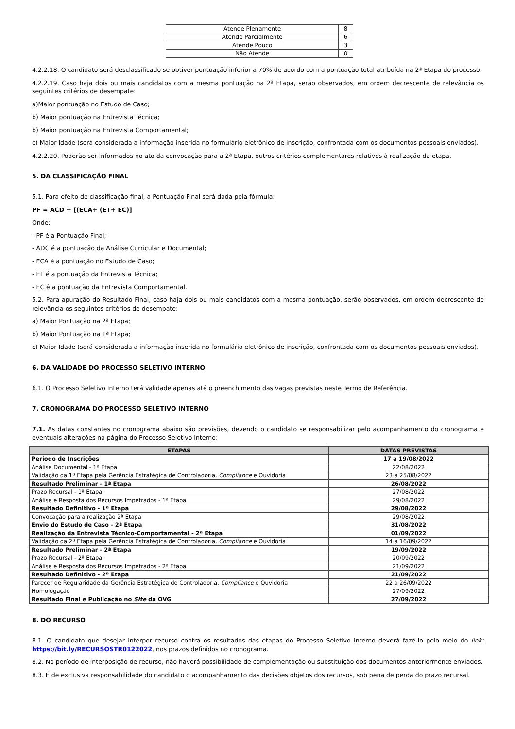| Atende Plenamente | 8 |
| Atende Parcialmente | 6 |
| Atende Pouco | 3 |
| Não Atende | 0 |
4.2.2.18. O candidato será desclassificado se obtiver pontuação inferior a 70% de acordo com a pontuação total atribuída na 2ª Etapa do processo.
4.2.2.19. Caso haja dois ou mais candidatos com a mesma pontuação na 2ª Etapa, serão observados, em ordem decrescente de relevância os seguintes critérios de desempate:
a)Maior pontuação no Estudo de Caso;
b) Maior pontuação na Entrevista Técnica;
b) Maior pontuação na Entrevista Comportamental;
c) Maior Idade (será considerada a informação inserida no formulário eletrônico de inscrição, confrontada com os documentos pessoais enviados).
4.2.2.20. Poderão ser informados no ato da convocação para a 2ª Etapa, outros critérios complementares relativos à realização da etapa.
5. DA CLASSIFICAÇÃO FINAL
5.1. Para efeito de classificação final, a Pontuação Final será dada pela fórmula:
PF = ACD + [(ECA+ (ET+ EC)]
Onde:
- PF é a Pontuação Final;
- ADC é a pontuação da Análise Curricular e Documental;
- ECA é a pontuação no Estudo de Caso;
- ET é a pontuação da Entrevista Técnica;
- EC é a pontuação da Entrevista Comportamental.
5.2. Para apuração do Resultado Final, caso haja dois ou mais candidatos com a mesma pontuação, serão observados, em ordem decrescente de relevância os seguintes critérios de desempate:
a) Maior Pontuação na 2ª Etapa;
b) Maior Pontuação na 1ª Etapa;
c) Maior Idade (será considerada a informação inserida no formulário eletrônico de inscrição, confrontada com os documentos pessoais enviados).
6. DA VALIDADE DO PROCESSO SELETIVO INTERNO
6.1. O Processo Seletivo Interno terá validade apenas até o preenchimento das vagas previstas neste Termo de Referência.
7. CRONOGRAMA DO PROCESSO SELETIVO INTERNO
7.1. As datas constantes no cronograma abaixo são previsões, devendo o candidato se responsabilizar pelo acompanhamento do cronograma e eventuais alterações na página do Processo Seletivo Interno:
| ETAPAS | DATAS PREVISTAS |
| --- | --- |
| Período de Inscrições | 17 a 19/08/2022 |
| Análise Documental - 1ª Etapa | 22/08/2022 |
| Validação da 1ª Etapa pela Gerência Estratégica de Controladoria, Compliance e Ouvidoria | 23 a 25/08/2022 |
| Resultado Preliminar - 1ª Etapa | 26/08/2022 |
| Prazo Recursal - 1ª Etapa | 27/08/2022 |
| Análise e Resposta dos Recursos Impetrados - 1ª Etapa | 29/08/2022 |
| Resultado Definitivo - 1ª Etapa | 29/08/2022 |
| Convocação para a realização 2ª Etapa | 29/08/2022 |
| Envio do Estudo de Caso - 2ª Etapa | 31/08/2022 |
| Realização da Entrevista Técnico-Comportamental - 2ª Etapa | 01/09/2022 |
| Validação da 2ª Etapa pela Gerência Estratégica de Controladoria, Compliance e Ouvidoria | 14 a 16/09/2022 |
| Resultado Preliminar - 2ª Etapa | 19/09/2022 |
| Prazo Recursal - 2ª Etapa | 20/09/2022 |
| Análise e Resposta dos Recursos Impetrados - 2ª Etapa | 21/09/2022 |
| Resultado Definitivo - 2ª Etapa | 21/09/2022 |
| Parecer de Regularidade da Gerência Estratégica de Controladoria, Compliance e Ouvidoria | 22 a 26/09/2022 |
| Homologação | 27/09/2022 |
| Resultado Final e Publicação no Site da OVG | 27/09/2022 |
8. DO RECURSO
8.1. O candidato que desejar interpor recurso contra os resultados das etapas do Processo Seletivo Interno deverá fazê-lo pelo meio do link: https://bit.ly/RECURSOSTR0122022, nos prazos definidos no cronograma.
8.2. No período de interposição de recurso, não haverá possibilidade de complementação ou substituição dos documentos anteriormente enviados.
8.3. É de exclusiva responsabilidade do candidato o acompanhamento das decisões objetos dos recursos, sob pena de perda do prazo recursal.